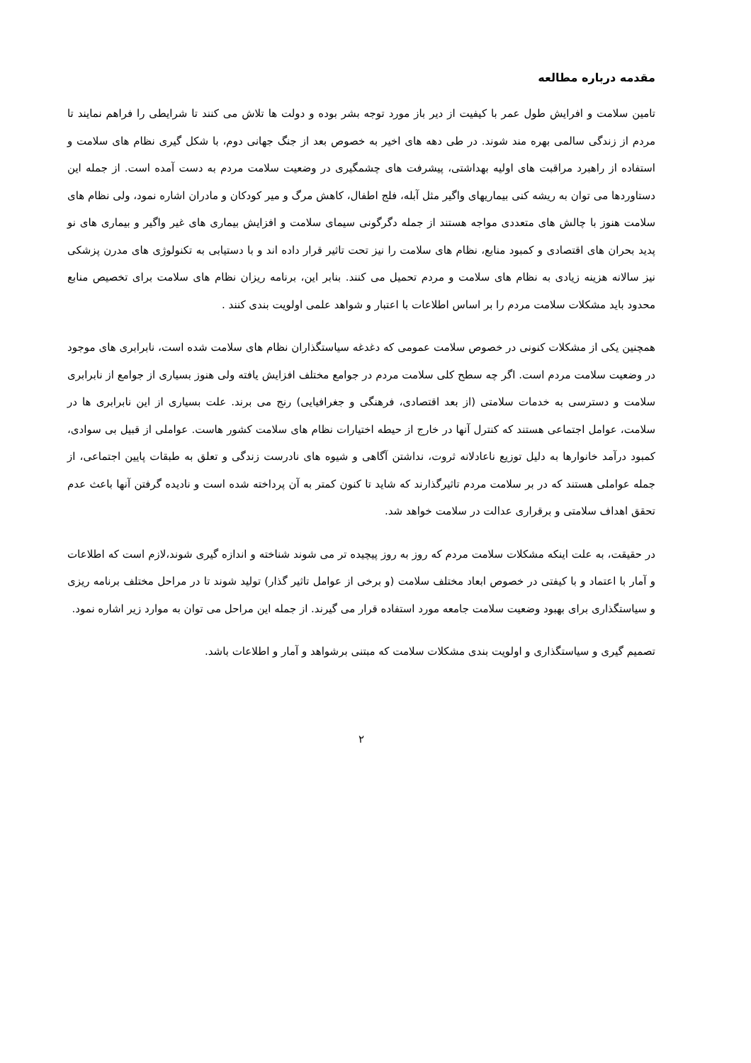مقدمه درباره مطالعه
تامین سلامت و افرایش طول عمر با کیفیت از دیر باز مورد توجه بشر بوده و دولت ها تلاش می کنند تا شرایطی را فراهم نمایند تا مردم از زندگی سالمی بهره مند شوند. در طی دهه های اخیر به خصوص بعد از جنگ جهانی دوم، با شکل گیری نظام های سلامت و استفاده از راهبرد مراقبت های اولیه بهداشتی، پیشرفت های چشمگیری در وضعیت سلامت مردم به دست آمده است. از جمله این دستاوردها می توان به ریشه کنی بیماریهای واگیر مثل آبله، فلج اطفال، کاهش مرگ و میر کودکان و مادران اشاره نمود، ولی نظام های سلامت هنوز با چالش های متعددی مواجه هستند از جمله دگرگونی سیمای سلامت و افزایش بیماری های غیر واگیر و بیماری های نو پدید بحران های اقتصادی و کمبود منابع، نظام های سلامت را نیز تحت تاثیر قرار داده اند و با دستیابی به تکنولوژی های مدرن پزشکی نیز سالانه هزینه زیادی به نظام های سلامت و مردم تحمیل می کنند. بنابر این، برنامه ریزان نظام های سلامت برای تخصیص منابع محدود باید مشکلات سلامت مردم را بر اساس اطلاعات با اعتبار و شواهد علمی اولویت بندی کنند .
همچنین یکی از مشکلات کنونی در خصوص سلامت عمومی که دغدغه سیاستگذاران نظام های سلامت شده است، نابرابری های موجود در وضعیت سلامت مردم است. اگر چه سطح کلی سلامت مردم در جوامع مختلف افزایش یافته ولی هنوز بسیاری از جوامع از نابرابری سلامت و دسترسی به خدمات سلامتی (از بعد اقتصادی، فرهنگی و جغرافیایی) رنج می برند. علت بسیاری از این نابرابری ها در سلامت، عوامل اجتماعی هستند که کنترل آنها در خارج از حیطه اختیارات نظام های سلامت کشور هاست. عواملی از قبیل بی سوادی، کمبود درآمد خانوارها به دلیل توزیع ناعادلانه ثروت، نداشتن آگاهی و شیوه های نادرست زندگی و تعلق به طبقات پایین اجتماعی، از جمله عواملی هستند که در بر سلامت مردم تاثیرگذارند که شاید تا کنون کمتر به آن پرداخته شده است و نادیده گرفتن آنها باعث عدم تحقق اهداف سلامتی و برقراری عدالت در سلامت خواهد شد.
در حقیقت، به علت اینکه مشکلات سلامت مردم که روز به روز پیچیده تر می شوند شناخته و اندازه گیری شوند،لازم است که اطلاعات و آمار با اعتماد و با کیفتی در خصوص ابعاد مختلف سلامت (و برخی از عوامل تاثیر گذار) تولید شوند تا در مراحل مختلف برنامه ریزی و سیاستگذاری برای بهبود وضعیت سلامت جامعه مورد استفاده قرار می گیرند. از جمله این مراحل می توان به موارد زیر اشاره نمود.
تصمیم گیری و سیاستگذاری و اولویت بندی مشکلات سلامت که مبتنی برشواهد و آمار و اطلاعات باشد.
۲